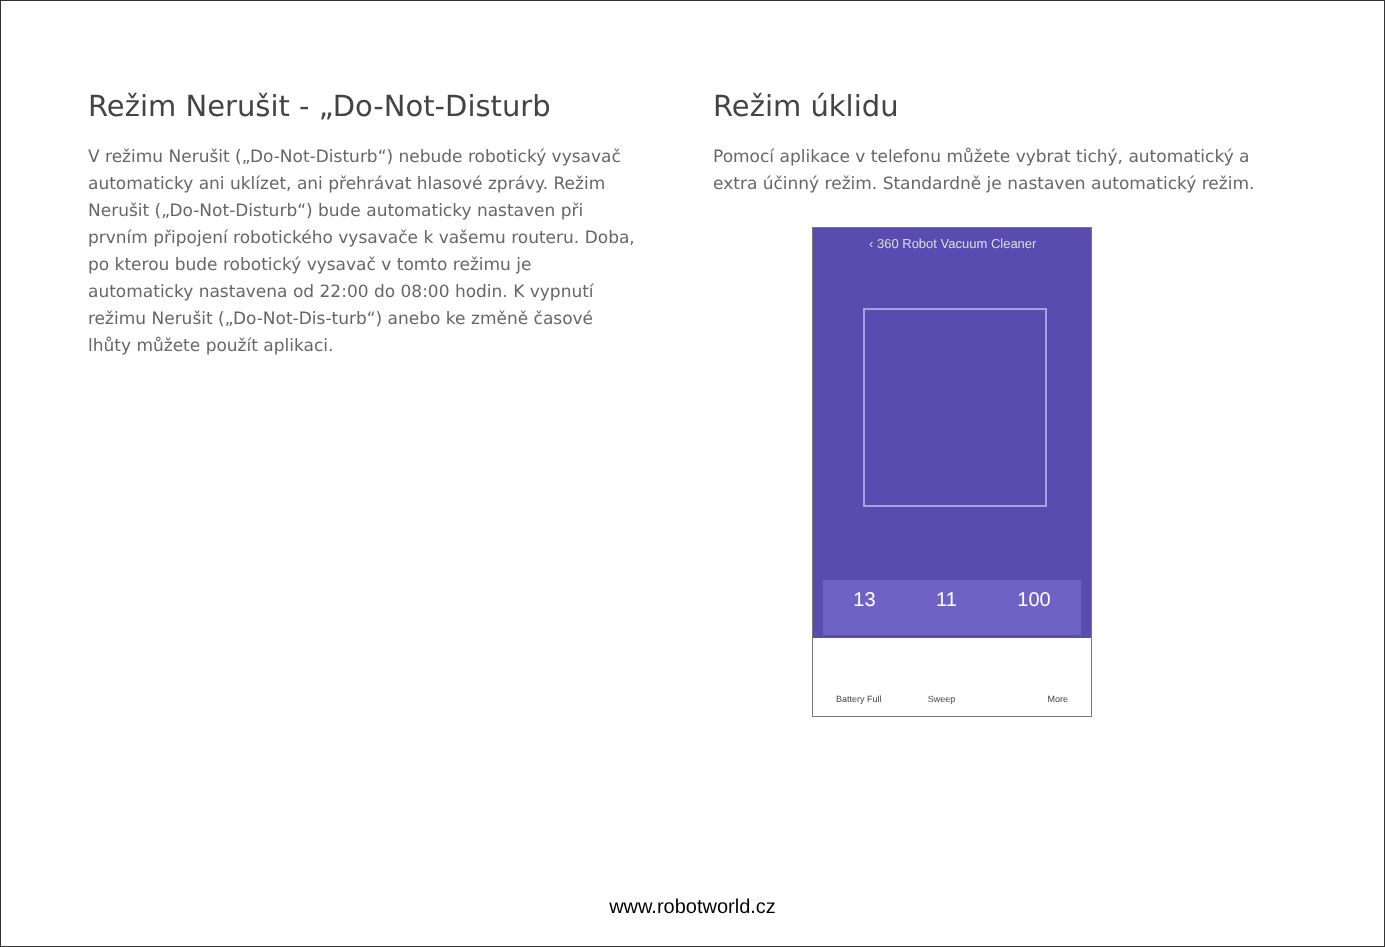Režim Nerušit - „Do-Not-Disturb
V režimu Nerušit („Do-Not-Disturb“) nebude robotický vysavač automaticky ani uklízet, ani přehrávat hlasové zprávy. Režim Nerušit („Do-Not-Disturb“) bude automaticky nastaven při prvním připojení robotického vysavače k vašemu routeru. Doba, po kterou bude robotický vysavač v tomto režimu je automaticky nastavena od 22:00 do 08:00 hodin. K vypnutí režimu Nerušit („Do-Not-Dis-turb“) anebo ke změně časové lhůty můžete použít aplikaci.
Režim úklidu
Pomocí aplikace v telefonu můžete vybrat tichý, automatický a extra účinný režim. Standardně je nastaven automatický režim.
‹ 360 Robot Vacuum Cleaner
13 11 100
Battery Full Sweep More
www.robotworld.cz